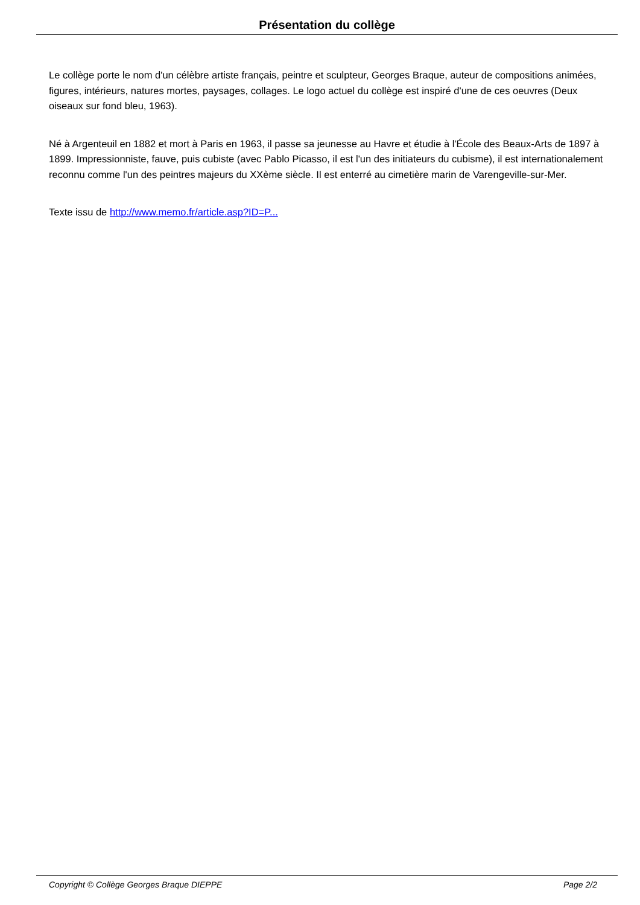Présentation du collège
Le collège porte le nom d'un célèbre artiste français, peintre et sculpteur, Georges Braque, auteur de compositions animées, figures, intérieurs, natures mortes, paysages, collages. Le logo actuel du collège est inspiré d'une de ces oeuvres (Deux oiseaux sur fond bleu, 1963).
Né à Argenteuil en 1882 et mort à Paris en 1963, il passe sa jeunesse au Havre et étudie à l'École des Beaux-Arts de 1897 à 1899. Impressionniste, fauve, puis cubiste (avec Pablo Picasso, il est l'un des initiateurs du cubisme), il est internationalement reconnu comme l'un des peintres majeurs du XXème siècle. Il est enterré au cimetière marin de Varengeville-sur-Mer.
Texte issu de http://www.memo.fr/article.asp?ID=P...
Copyright © Collège Georges Braque DIEPPE Page 2/2